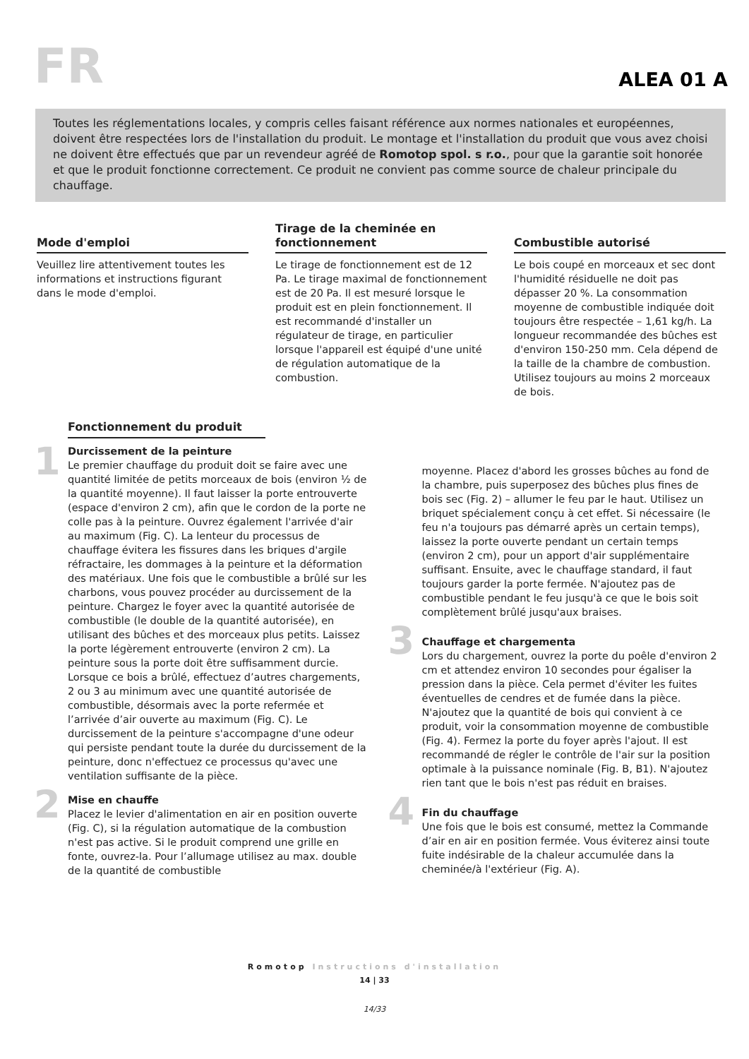FR
ALEA 01 A
Toutes les réglementations locales, y compris celles faisant référence aux normes nationales et européennes, doivent être respectées lors de l'installation du produit. Le montage et l'installation du produit que vous avez choisi ne doivent être effectués que par un revendeur agréé de Romotop spol. s r.o., pour que la garantie soit honorée et que le produit fonctionne correctement. Ce produit ne convient pas comme source de chaleur principale du chauffage.
Mode d'emploi
Veuillez lire attentivement toutes les informations et instructions figurant dans le mode d'emploi.
Tirage de la cheminée en fonctionnement
Le tirage de fonctionnement est de 12 Pa. Le tirage maximal de fonctionnement est de 20 Pa. Il est mesuré lorsque le produit est en plein fonctionnement. Il est recommandé d'installer un régulateur de tirage, en particulier lorsque l'appareil est équipé d'une unité de régulation automatique de la combustion.
Combustible autorisé
Le bois coupé en morceaux et sec dont l'humidité résiduelle ne doit pas dépasser 20 %. La consommation moyenne de combustible indiquée doit toujours être respectée – 1,61 kg/h. La longueur recommandée des bûches est d'environ 150-250 mm. Cela dépend de la taille de la chambre de combustion. Utilisez toujours au moins 2 morceaux de bois.
Fonctionnement du produit
1
Durcissement de la peinture
Le premier chauffage du produit doit se faire avec une quantité limitée de petits morceaux de bois (environ ½ de la quantité moyenne). Il faut laisser la porte entrouverte (espace d'environ 2 cm), afin que le cordon de la porte ne colle pas à la peinture. Ouvrez également l'arrivée d'air au maximum (Fig. C). La lenteur du processus de chauffage évitera les fissures dans les briques d'argile réfractaire, les dommages à la peinture et la déformation des matériaux. Une fois que le combustible a brûlé sur les charbons, vous pouvez procéder au durcissement de la peinture. Chargez le foyer avec la quantité autorisée de combustible (le double de la quantité autorisée), en utilisant des bûches et des morceaux plus petits. Laissez la porte légèrement entrouverte (environ 2 cm). La peinture sous la porte doit être suffisamment durcie. Lorsque ce bois a brûlé, effectuez d’autres chargements, 2 ou 3 au minimum avec une quantité autorisée de combustible, désormais avec la porte refermée et l’arrivée d’air ouverte au maximum (Fig. C). Le durcissement de la peinture s'accompagne d'une odeur qui persiste pendant toute la durée du durcissement de la peinture, donc n'effectuez ce processus qu'avec une ventilation suffisante de la pièce.
2
Mise en chauffe
Placez le levier d'alimentation en air en position ouverte (Fig. C), si la régulation automatique de la combustion n'est pas active. Si le produit comprend une grille en fonte, ouvrez-la. Pour l’allumage utilisez au max. double de la quantité de combustible
moyenne. Placez d'abord les grosses bûches au fond de la chambre, puis superposez des bûches plus fines de bois sec (Fig. 2) – allumer le feu par le haut. Utilisez un briquet spécialement conçu à cet effet. Si nécessaire (le feu n'a toujours pas démarré après un certain temps), laissez la porte ouverte pendant un certain temps (environ 2 cm), pour un apport d'air supplémentaire suffisant. Ensuite, avec le chauffage standard, il faut toujours garder la porte fermée. N'ajoutez pas de combustible pendant le feu jusqu'à ce que le bois soit complètement brûlé jusqu'aux braises.
3
Chauffage et chargementa
Lors du chargement, ouvrez la porte du poêle d'environ 2 cm et attendez environ 10 secondes pour égaliser la pression dans la pièce. Cela permet d'éviter les fuites éventuelles de cendres et de fumée dans la pièce. N'ajoutez que la quantité de bois qui convient à ce produit, voir la consommation moyenne de combustible (Fig. 4). Fermez la porte du foyer après l'ajout. Il est recommandé de régler le contrôle de l'air sur la position optimale à la puissance nominale (Fig. B, B1). N'ajoutez rien tant que le bois n'est pas réduit en braises.
4
Fin du chauffage
Une fois que le bois est consumé, mettez la Commande d’air en air en position fermée. Vous éviterez ainsi toute fuite indésirable de la chaleur accumulée dans la cheminée/à l'extérieur (Fig. A).
Romotop Instructions d'installation
14 | 33
14/33